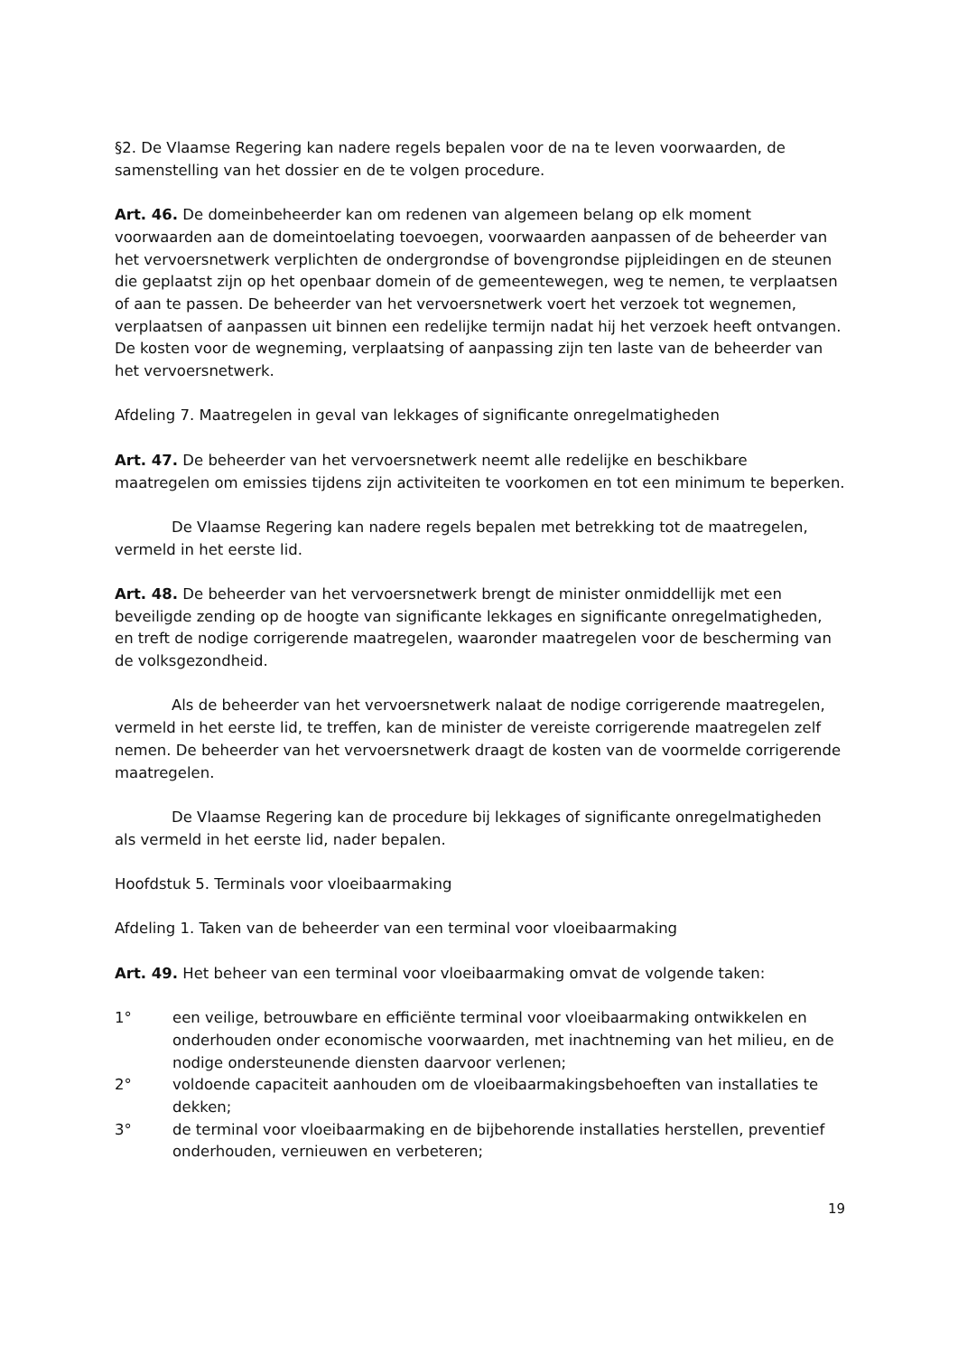§2. De Vlaamse Regering kan nadere regels bepalen voor de na te leven voorwaarden, de samenstelling van het dossier en de te volgen procedure.
Art. 46. De domeinbeheerder kan om redenen van algemeen belang op elk moment voorwaarden aan de domeintoelating toevoegen, voorwaarden aanpassen of de beheerder van het vervoersnetwerk verplichten de ondergrondse of bovengrondse pijpleidingen en de steunen die geplaatst zijn op het openbaar domein of de gemeentewegen, weg te nemen, te verplaatsen of aan te passen. De beheerder van het vervoersnetwerk voert het verzoek tot wegnemen, verplaatsen of aanpassen uit binnen een redelijke termijn nadat hij het verzoek heeft ontvangen. De kosten voor de wegneming, verplaatsing of aanpassing zijn ten laste van de beheerder van het vervoersnetwerk.
Afdeling 7. Maatregelen in geval van lekkages of significante onregelmatigheden
Art. 47. De beheerder van het vervoersnetwerk neemt alle redelijke en beschikbare maatregelen om emissies tijdens zijn activiteiten te voorkomen en tot een minimum te beperken.
De Vlaamse Regering kan nadere regels bepalen met betrekking tot de maatregelen, vermeld in het eerste lid.
Art. 48. De beheerder van het vervoersnetwerk brengt de minister onmiddellijk met een beveiligde zending op de hoogte van significante lekkages en significante onregelmatigheden, en treft de nodige corrigerende maatregelen, waaronder maatregelen voor de bescherming van de volksgezondheid.
Als de beheerder van het vervoersnetwerk nalaat de nodige corrigerende maatregelen, vermeld in het eerste lid, te treffen, kan de minister de vereiste corrigerende maatregelen zelf nemen. De beheerder van het vervoersnetwerk draagt de kosten van de voormelde corrigerende maatregelen.
De Vlaamse Regering kan de procedure bij lekkages of significante onregelmatigheden als vermeld in het eerste lid, nader bepalen.
Hoofdstuk 5. Terminals voor vloeibaarmaking
Afdeling 1. Taken van de beheerder van een terminal voor vloeibaarmaking
Art. 49. Het beheer van een terminal voor vloeibaarmaking omvat de volgende taken:
1° een veilige, betrouwbare en efficiënte terminal voor vloeibaarmaking ontwikkelen en onderhouden onder economische voorwaarden, met inachtneming van het milieu, en de nodige ondersteunende diensten daarvoor verlenen;
2° voldoende capaciteit aanhouden om de vloeibaarmakingsbehoeften van installaties te dekken;
3° de terminal voor vloeibaarmaking en de bijbehorende installaties herstellen, preventief onderhouden, vernieuwen en verbeteren;
19